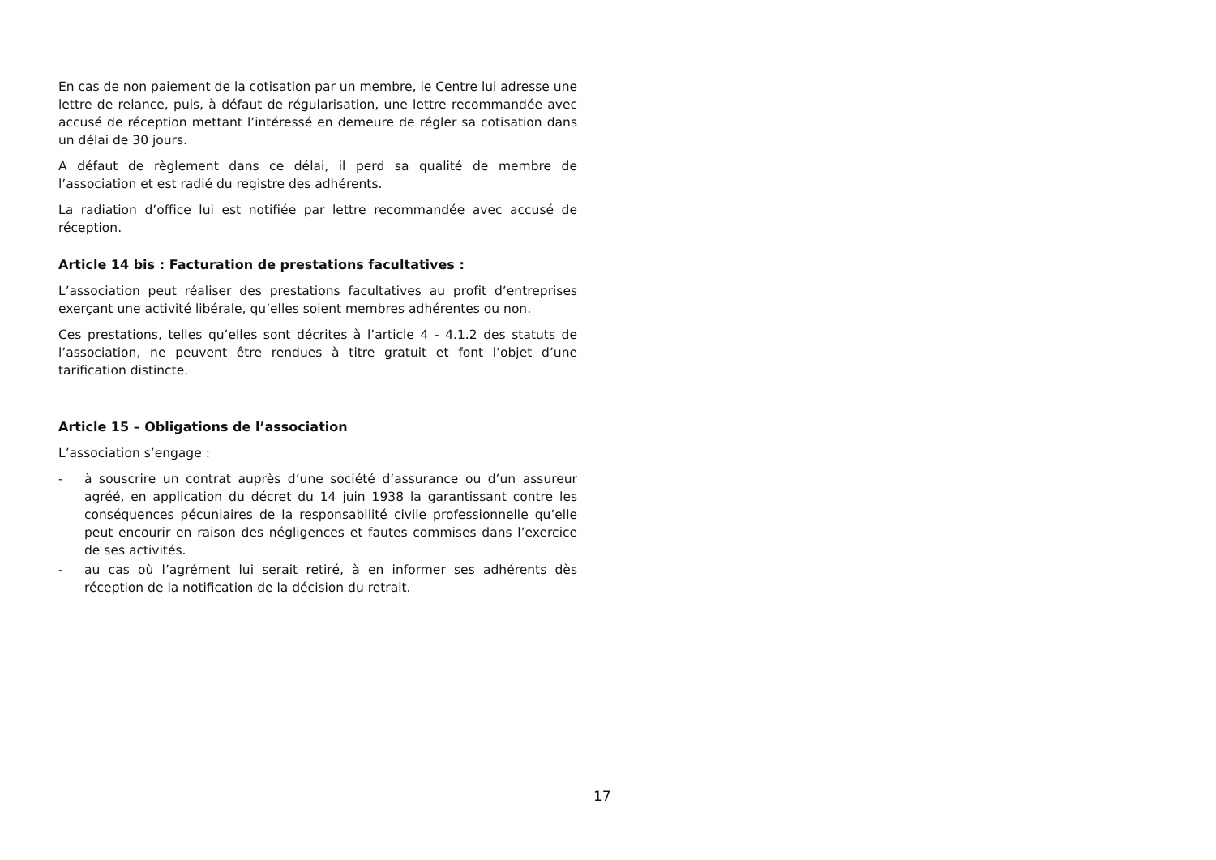En cas de non paiement de la cotisation par un membre, le Centre lui adresse une lettre de relance, puis, à défaut de régularisation, une lettre recommandée avec accusé de réception mettant l’intéressé en demeure de régler sa cotisation dans un délai de 30 jours.
A défaut de règlement dans ce délai, il perd sa qualité de membre de l’association et est radié du registre des adhérents.
La radiation d’office lui est notifiée par lettre recommandée avec accusé de réception.
Article 14 bis : Facturation de prestations facultatives :
L’association peut réaliser des prestations facultatives au profit d’entreprises exerçant une activité libérale, qu’elles soient membres adhérentes ou non.
Ces prestations, telles qu’elles sont décrites à l’article 4 - 4.1.2 des statuts de l’association, ne peuvent être rendues à titre gratuit et font l’objet d’une tarification distincte.
Article 15 – Obligations de l’association
L’association s’engage :
- à souscrire un contrat auprès d’une société d’assurance ou d’un assureur agréé, en application du décret du 14 juin 1938 la garantissant contre les conséquences pécuniaires de la responsabilité civile professionnelle qu’elle peut encourir en raison des négligences et fautes commises dans l’exercice de ses activités.
- au cas où l’agrément lui serait retiré, à en informer ses adhérents dès réception de la notification de la décision du retrait.
17